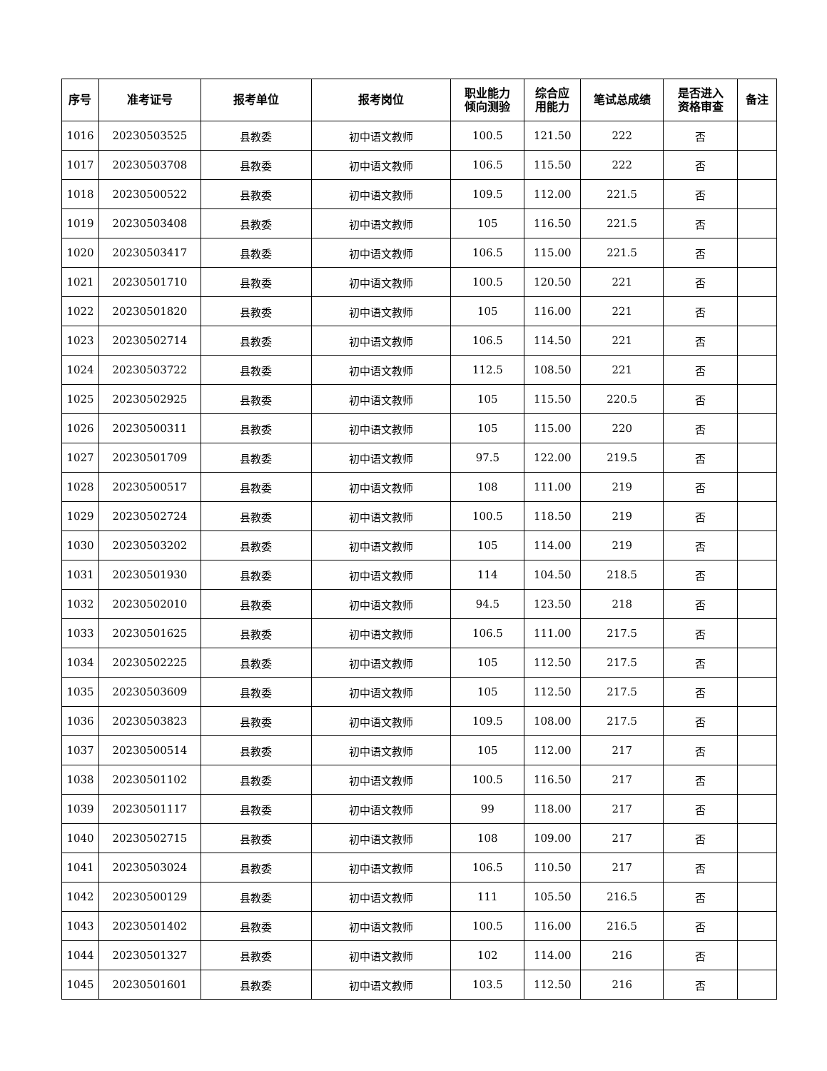| 序号 | 准考证号 | 报考单位 | 报考岗位 | 职业能力 倾向测验 | 综合应 用能力 | 笔试总成绩 | 是否进入 资格审查 | 备注 |
| --- | --- | --- | --- | --- | --- | --- | --- | --- |
| 1016 | 20230503525 | 县教委 | 初中语文教师 | 100.5 | 121.50 | 222 | 否 | |
| 1017 | 20230503708 | 县教委 | 初中语文教师 | 106.5 | 115.50 | 222 | 否 | |
| 1018 | 20230500522 | 县教委 | 初中语文教师 | 109.5 | 112.00 | 221.5 | 否 | |
| 1019 | 20230503408 | 县教委 | 初中语文教师 | 105 | 116.50 | 221.5 | 否 | |
| 1020 | 20230503417 | 县教委 | 初中语文教师 | 106.5 | 115.00 | 221.5 | 否 | |
| 1021 | 20230501710 | 县教委 | 初中语文教师 | 100.5 | 120.50 | 221 | 否 | |
| 1022 | 20230501820 | 县教委 | 初中语文教师 | 105 | 116.00 | 221 | 否 | |
| 1023 | 20230502714 | 县教委 | 初中语文教师 | 106.5 | 114.50 | 221 | 否 | |
| 1024 | 20230503722 | 县教委 | 初中语文教师 | 112.5 | 108.50 | 221 | 否 | |
| 1025 | 20230502925 | 县教委 | 初中语文教师 | 105 | 115.50 | 220.5 | 否 | |
| 1026 | 20230500311 | 县教委 | 初中语文教师 | 105 | 115.00 | 220 | 否 | |
| 1027 | 20230501709 | 县教委 | 初中语文教师 | 97.5 | 122.00 | 219.5 | 否 | |
| 1028 | 20230500517 | 县教委 | 初中语文教师 | 108 | 111.00 | 219 | 否 | |
| 1029 | 20230502724 | 县教委 | 初中语文教师 | 100.5 | 118.50 | 219 | 否 | |
| 1030 | 20230503202 | 县教委 | 初中语文教师 | 105 | 114.00 | 219 | 否 | |
| 1031 | 20230501930 | 县教委 | 初中语文教师 | 114 | 104.50 | 218.5 | 否 | |
| 1032 | 20230502010 | 县教委 | 初中语文教师 | 94.5 | 123.50 | 218 | 否 | |
| 1033 | 20230501625 | 县教委 | 初中语文教师 | 106.5 | 111.00 | 217.5 | 否 | |
| 1034 | 20230502225 | 县教委 | 初中语文教师 | 105 | 112.50 | 217.5 | 否 | |
| 1035 | 20230503609 | 县教委 | 初中语文教师 | 105 | 112.50 | 217.5 | 否 | |
| 1036 | 20230503823 | 县教委 | 初中语文教师 | 109.5 | 108.00 | 217.5 | 否 | |
| 1037 | 20230500514 | 县教委 | 初中语文教师 | 105 | 112.00 | 217 | 否 | |
| 1038 | 20230501102 | 县教委 | 初中语文教师 | 100.5 | 116.50 | 217 | 否 | |
| 1039 | 20230501117 | 县教委 | 初中语文教师 | 99 | 118.00 | 217 | 否 | |
| 1040 | 20230502715 | 县教委 | 初中语文教师 | 108 | 109.00 | 217 | 否 | |
| 1041 | 20230503024 | 县教委 | 初中语文教师 | 106.5 | 110.50 | 217 | 否 | |
| 1042 | 20230500129 | 县教委 | 初中语文教师 | 111 | 105.50 | 216.5 | 否 | |
| 1043 | 20230501402 | 县教委 | 初中语文教师 | 100.5 | 116.00 | 216.5 | 否 | |
| 1044 | 20230501327 | 县教委 | 初中语文教师 | 102 | 114.00 | 216 | 否 | |
| 1045 | 20230501601 | 县教委 | 初中语文教师 | 103.5 | 112.50 | 216 | 否 | |